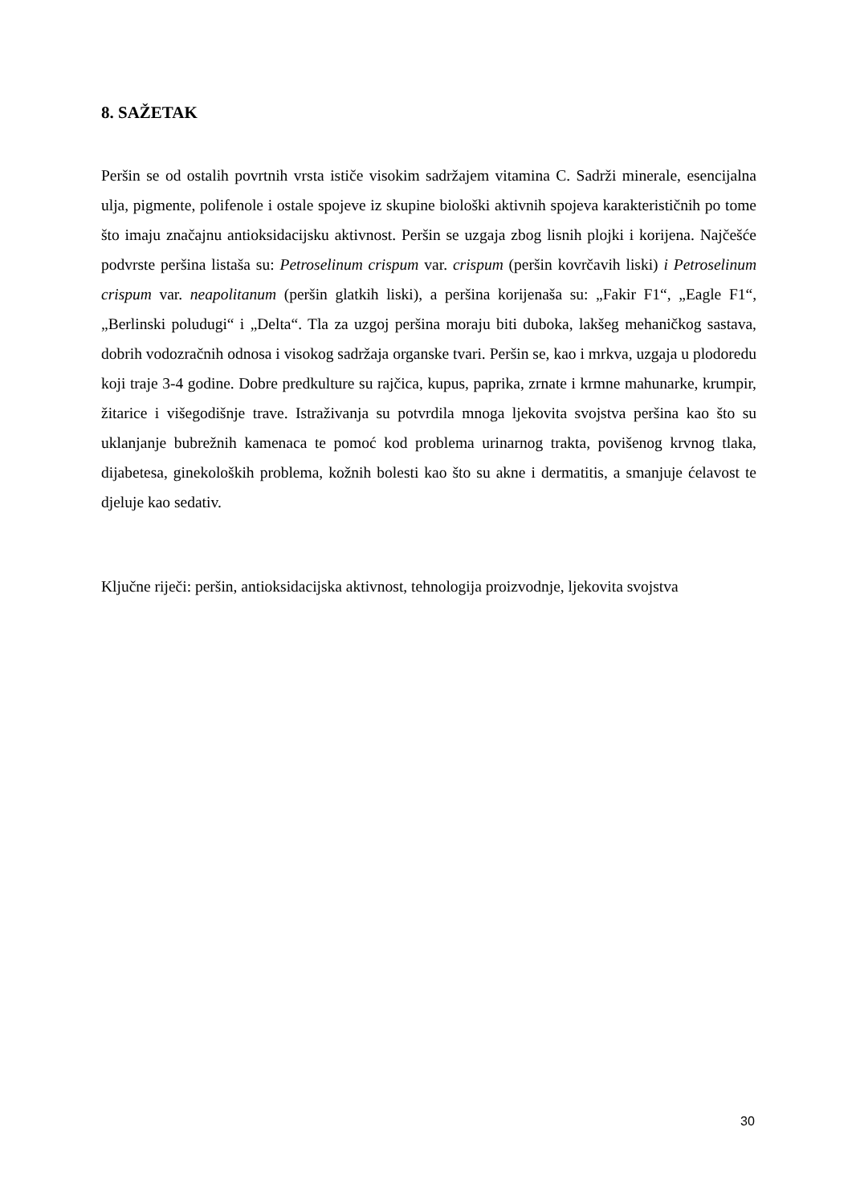8. SAŽETAK
Peršin se od ostalih povrtnih vrsta ističe visokim sadržajem vitamina C. Sadrži minerale, esencijalna ulja, pigmente, polifenole i ostale spojeve iz skupine biološki aktivnih spojeva karakterističnih po tome što imaju značajnu antioksidacijsku aktivnost. Peršin se uzgaja zbog lisnih plojki i korijena. Najčešće podvrste peršina listaša su: Petroselinum crispum var. crispum (peršin kovrčavih liski) i Petroselinum crispum var. neapolitanum (peršin glatkih liski), a peršina korijenaša su: „Fakir F1“, „Eagle F1“, „Berlinski poludugi“ i „Delta“. Tla za uzgoj peršina moraju biti duboka, lakšeg mehaničkog sastava, dobrih vodozračnih odnosa i visokog sadržaja organske tvari. Peršin se, kao i mrkva, uzgaja u plodoredu koji traje 3-4 godine. Dobre predkulture su rajčica, kupus, paprika, zrnate i krmne mahunarke, krumpir, žitarice i višegodišnje trave. Istraživanja su potvrdila mnoga ljekovita svojstva peršina kao što su uklanjanje bubrežnih kamenaca te pomoć kod problema urinarnog trakta, povišenog krvnog tlaka, dijabetesa, ginekoloških problema, kožnih bolesti kao što su akne i dermatitis, a smanjuje ćelavost te djeluje kao sedativ.
Ključne riječi: peršin, antioksidacijska aktivnost, tehnologija proizvodnje, ljekovita svojstva
30